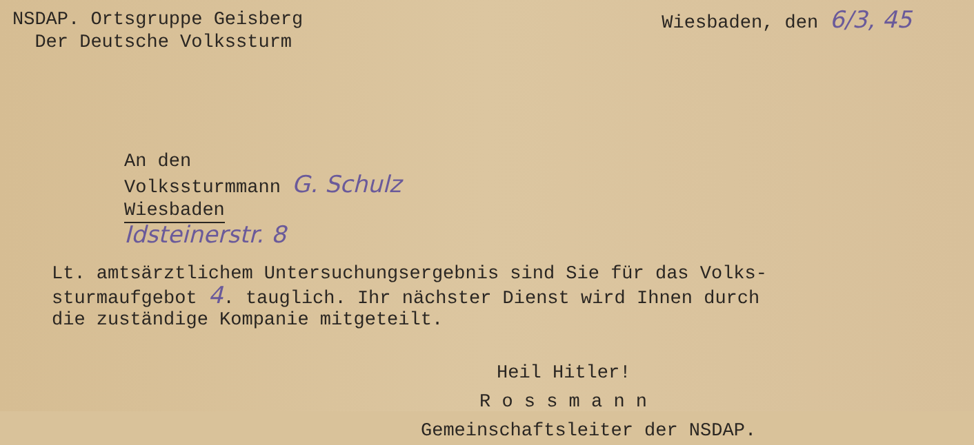NSDAP. Ortsgruppe Geisberg
Der Deutsche Volkssturm
Wiesbaden, den 6/3, 45
An den
Volkssturmmann G. Schulz
Wiesbaden
Idsteinerstr. 8
Lt. amtsärztlichem Untersuchungsergebnis sind Sie für das Volks-
sturmaufgebot 4. tauglich. Ihr nächster Dienst wird Ihnen durch
die zuständige Kompanie mitgeteilt.
Heil Hitler!
R o s s m a n n
Gemeinschaftsleiter der NSDAP.